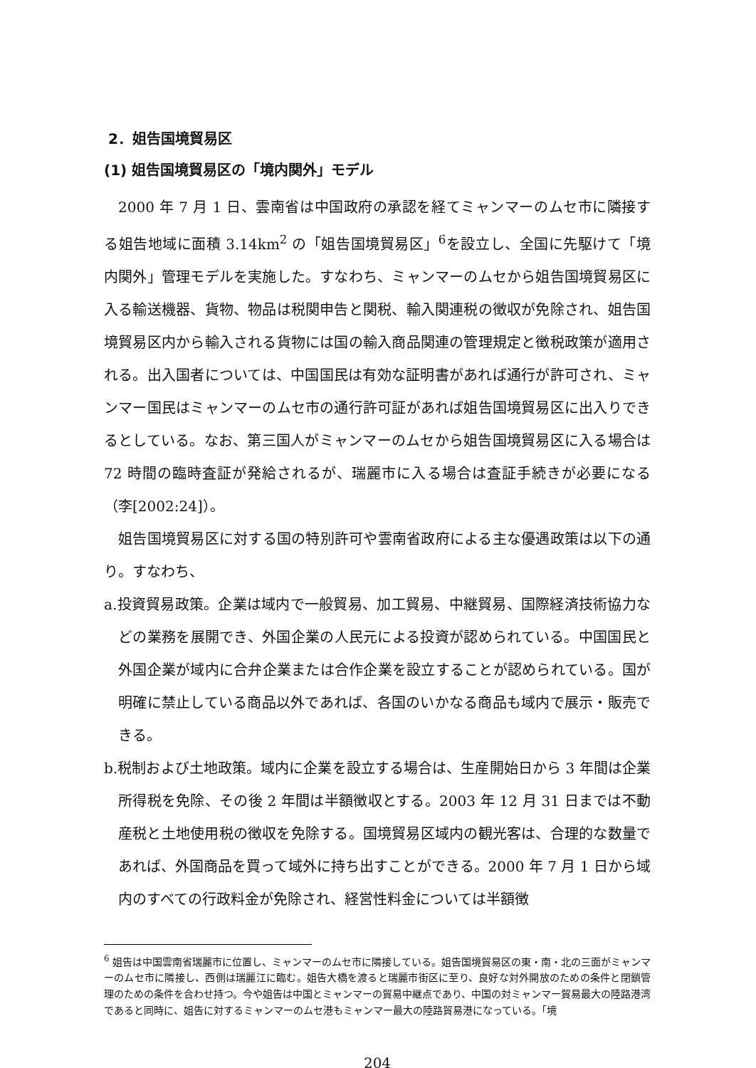2．姐告国境貿易区
(1) 姐告国境貿易区の「境内関外」モデル
2000 年 7 月 1 日、雲南省は中国政府の承認を経てミャンマーのムセ市に隣接する姐告地域に面積 3.14km<sup>2</sup> の「姐告国境貿易区」<sup>6</sup>を設立し、全国に先駆けて「境内関外」管理モデルを実施した。すなわち、ミャンマーのムセから姐告国境貿易区に入る輸送機器、貨物、物品は税関申告と関税、輸入関連税の徴収が免除され、姐告国境貿易区内から輸入される貨物には国の輸入商品関連の管理規定と徴税政策が適用される。出入国者については、中国国民は有効な証明書があれば通行が許可され、ミャンマー国民はミャンマーのムセ市の通行許可証があれば姐告国境貿易区に出入りできるとしている。なお、第三国人がミャンマーのムセから姐告国境貿易区に入る場合は 72 時間の臨時査証が発給されるが、瑞麗市に入る場合は査証手続きが必要になる（李[2002:24]）。
姐告国境貿易区に対する国の特別許可や雲南省政府による主な優遇政策は以下の通り。すなわち、
a.投資貿易政策。企業は域内で一般貿易、加工貿易、中継貿易、国際経済技術協力などの業務を展開でき、外国企業の人民元による投資が認められている。中国国民と外国企業が域内に合弁企業または合作企業を設立することが認められている。国が明確に禁止している商品以外であれば、各国のいかなる商品も域内で展示・販売できる。
b.税制および土地政策。域内に企業を設立する場合は、生産開始日から 3 年間は企業所得税を免除、その後 2 年間は半額徴収とする。2003 年 12 月 31 日までは不動産税と土地使用税の徴収を免除する。国境貿易区域内の観光客は、合理的な数量であれば、外国商品を買って域外に持ち出すことができる。2000 年 7 月 1 日から域内のすべての行政料金が免除され、経営性料金については半額徴
<sup>6</sup> 姐告は中国雲南省瑞麗市に位置し、ミャンマーのムセ市に隣接している。姐告国境貿易区の東・南・北の三面がミャンマーのムセ市に隣接し、西側は瑞麗江に臨む。姐告大橋を渡ると瑞麗市街区に至り、良好な対外開放のための条件と閉鎖管理のための条件を合わせ持つ。今や姐告は中国とミャンマーの貿易中継点であり、中国の対ミャンマー貿易最大の陸路港湾であると同時に、姐告に対するミャンマーのムセ港もミャンマー最大の陸路貿易港になっている。「境
204